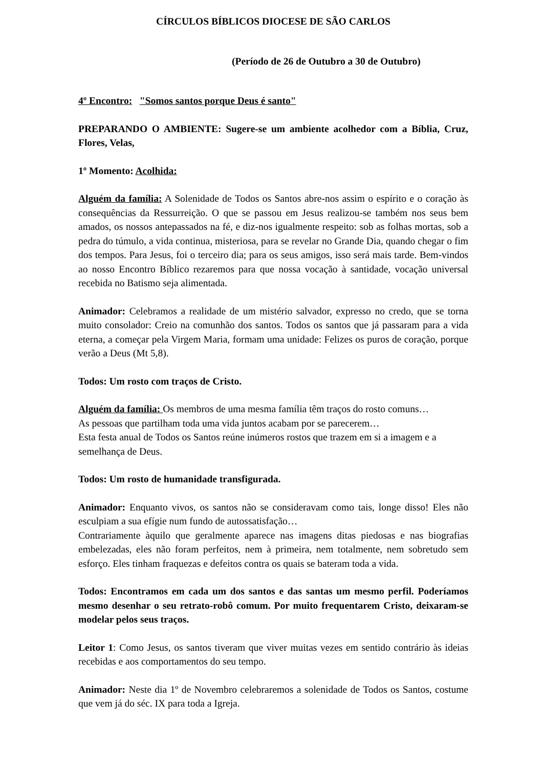CÍRCULOS BÍBLICOS DIOCESE DE SÃO CARLOS
(Período de 26 de Outubro a 30 de Outubro)
4º Encontro: "Somos santos porque Deus é santo"
PREPARANDO O AMBIENTE: Sugere-se um ambiente acolhedor com a Bíblia, Cruz, Flores, Velas,
1º Momento: Acolhida:
Alguém da família: A Solenidade de Todos os Santos abre-nos assim o espírito e o coração às consequências da Ressurreição. O que se passou em Jesus realizou-se também nos seus bem amados, os nossos antepassados na fé, e diz-nos igualmente respeito: sob as folhas mortas, sob a pedra do túmulo, a vida continua, misteriosa, para se revelar no Grande Dia, quando chegar o fim dos tempos. Para Jesus, foi o terceiro dia; para os seus amigos, isso será mais tarde. Bem-vindos ao nosso Encontro Bíblico rezaremos para que nossa vocação à santidade, vocação universal recebida no Batismo seja alimentada.
Animador: Celebramos a realidade de um mistério salvador, expresso no credo, que se torna muito consolador: Creio na comunhão dos santos. Todos os santos que já passaram para a vida eterna, a começar pela Virgem Maria, formam uma unidade: Felizes os puros de coração, porque verão a Deus (Mt 5,8).
Todos: Um rosto com traços de Cristo.
Alguém da família: Os membros de uma mesma família têm traços do rosto comuns…
As pessoas que partilham toda uma vida juntos acabam por se parecerem…
Esta festa anual de Todos os Santos reúne inúmeros rostos que trazem em si a imagem e a semelhança de Deus.
Todos: Um rosto de humanidade transfigurada.
Animador: Enquanto vivos, os santos não se consideravam como tais, longe disso! Eles não esculpiam a sua efígie num fundo de autossatisfação…
Contrariamente àquilo que geralmente aparece nas imagens ditas piedosas e nas biografias embelezadas, eles não foram perfeitos, nem à primeira, nem totalmente, nem sobretudo sem esforço. Eles tinham fraquezas e defeitos contra os quais se bateram toda a vida.
Todos: Encontramos em cada um dos santos e das santas um mesmo perfil. Poderíamos mesmo desenhar o seu retrato-robô comum. Por muito frequentarem Cristo, deixaram-se modelar pelos seus traços.
Leitor 1: Como Jesus, os santos tiveram que viver muitas vezes em sentido contrário às ideias recebidas e aos comportamentos do seu tempo.
Animador: Neste dia 1º de Novembro celebraremos a solenidade de Todos os Santos, costume que vem já do séc. IX para toda a Igreja.